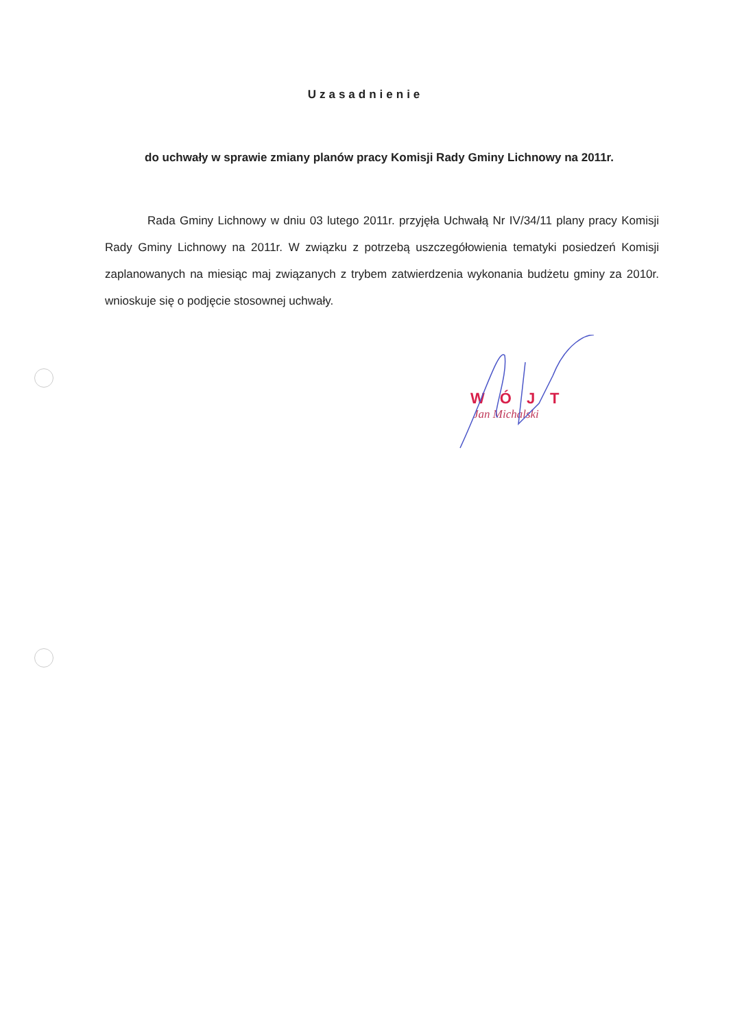Uzasadnienie
do uchwały w sprawie zmiany planów pracy Komisji Rady Gminy Lichnowy na 2011r.
Rada Gminy Lichnowy w dniu 03 lutego 2011r. przyjęła Uchwałą Nr IV/34/11 plany pracy Komisji Rady Gminy Lichnowy na 2011r. W związku z potrzebą uszczegółowienia tematyki posiedzeń Komisji zaplanowanych na miesiąc maj związanych z trybem zatwierdzenia wykonania budżetu gminy za 2010r. wnioskuje się o podjęcie stosownej uchwały.
WÓJT
Jan Michalski